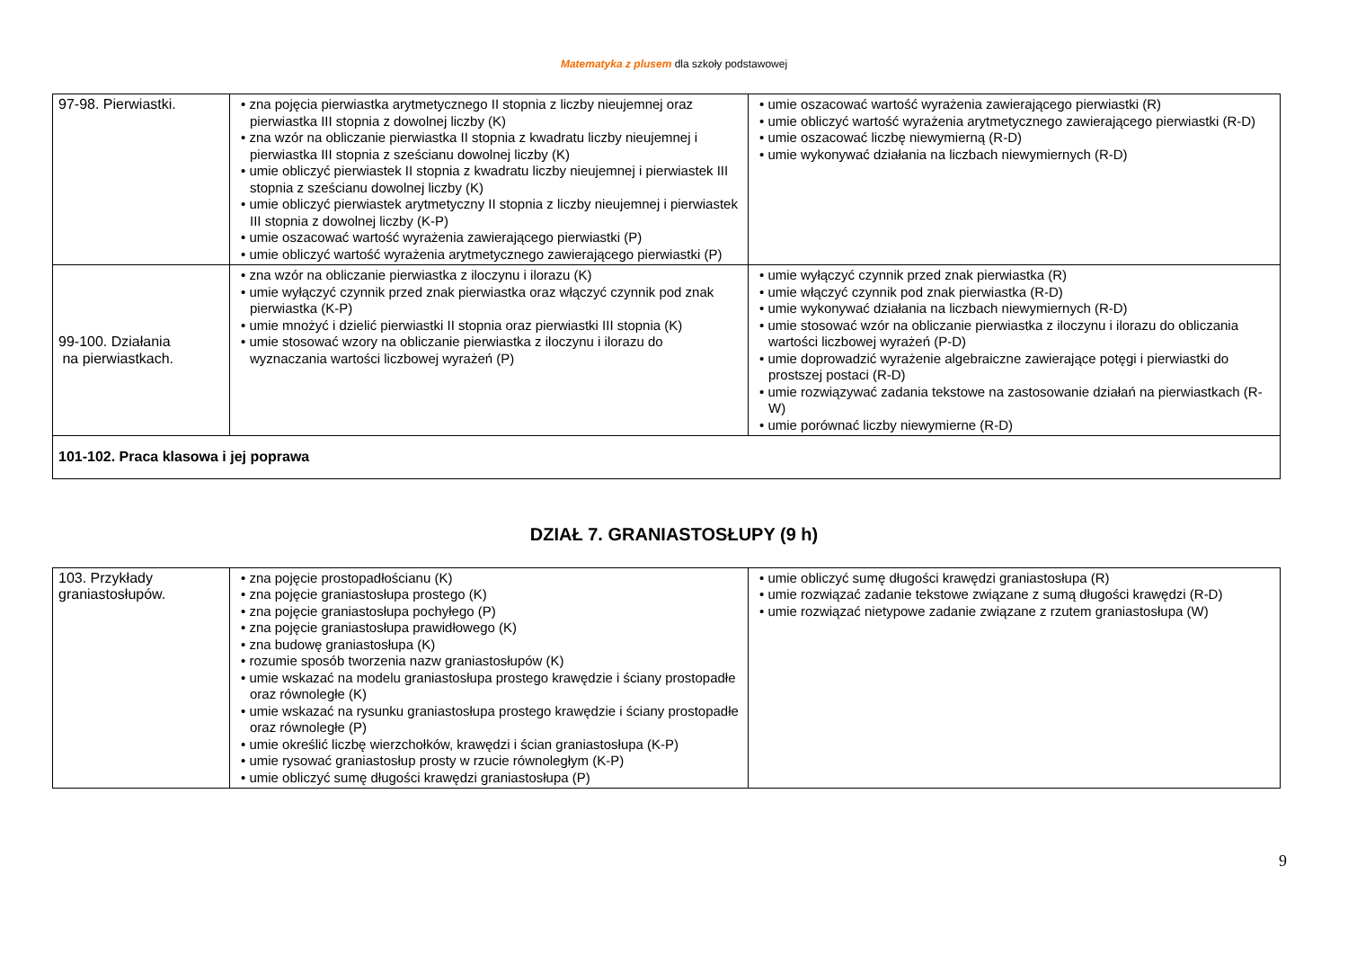Matematyka z plusem dla szkoły podstawowej
| 97-98. Pierwiastki. | • zna pojęcia pierwiastka arytmetycznego II stopnia z liczby nieujemnej oraz pierwiastka III stopnia z dowolnej liczby (K) • zna wzór na obliczanie pierwiastka II stopnia z kwadratu liczby nieujemnej i pierwiastka III stopnia z sześcianu dowolnej liczby (K) • umie obliczyć pierwiastek II stopnia z kwadratu liczby nieujemnej i pierwiastek III stopnia z sześcianu dowolnej liczby (K) • umie obliczyć pierwiastek arytmetyczny II stopnia z liczby nieujemnej i pierwiastek III stopnia z dowolnej liczby (K-P) • umie oszacować wartość wyrażenia zawierającego pierwiastki (P) • umie obliczyć wartość wyrażenia arytmetycznego zawierającego pierwiastki (P) | • umie oszacować wartość wyrażenia zawierającego pierwiastki (R) • umie obliczyć wartość wyrażenia arytmetycznego zawierającego pierwiastki (R-D) • umie oszacować liczbę niewymierną (R-D) • umie wykonywać działania na liczbach niewymiernych (R-D) |
| 99-100. Działania na pierwiastkach. | • zna wzór na obliczanie pierwiastka z iloczynu i ilorazu (K) • umie wyłączyć czynnik przed znak pierwiastka oraz włączyć czynnik pod znak pierwiastka (K-P) • umie mnożyć i dzielić pierwiastki II stopnia oraz pierwiastki III stopnia (K) • umie stosować wzory na obliczanie pierwiastka z iloczynu i ilorazu do wyznaczania wartości liczbowej wyrażeń (P) | • umie wyłączyć czynnik przed znak pierwiastka (R) • umie włączyć czynnik pod znak pierwiastka (R-D) • umie wykonywać działania na liczbach niewymiernych (R-D) • umie stosować wzór na obliczanie pierwiastka z iloczynu i ilorazu do obliczania wartości liczbowej wyrażeń (P-D) • umie doprowadzić wyrażenie algebraiczne zawierające potęgi i pierwiastki do prostszej postaci (R-D) • umie rozwiązywać zadania tekstowe na zastosowanie działań na pierwiastkach (R-W) • umie porównać liczby niewymierne (R-D) |
| 101-102. Praca klasowa i jej poprawa | | |
DZIAŁ 7. GRANIASTOSŁUPY (9 h)
| 103. Przykłady graniastosłupów. | • zna pojęcie prostopadłościanu (K) • zna pojęcie graniastosłupa prostego (K) • zna pojęcie graniastosłupa pochyłego (P) • zna pojęcie graniastosłupa prawidłowego (K) • zna budowę graniastosłupa (K) • rozumie sposób tworzenia nazw graniastosłupów (K) • umie wskazać na modelu graniastosłupa prostego krawędzie i ściany prostopadłe oraz równoległe (K) • umie wskazać na rysunku graniastosłupa prostego krawędzie i ściany prostopadłe oraz równoległe (P) • umie określić liczbę wierzchołków, krawędzi i ścian graniastosłupa (K-P) • umie rysować graniastosłup prosty w rzucie równoległym (K-P) • umie obliczyć sumę długości krawędzi graniastosłupa (P) | • umie obliczyć sumę długości krawędzi graniastosłupa (R) • umie rozwiązać zadanie tekstowe związane z sumą długości krawędzi (R-D) • umie rozwiązać nietypowe zadanie związane z rzutem graniastosłupa (W) |
9